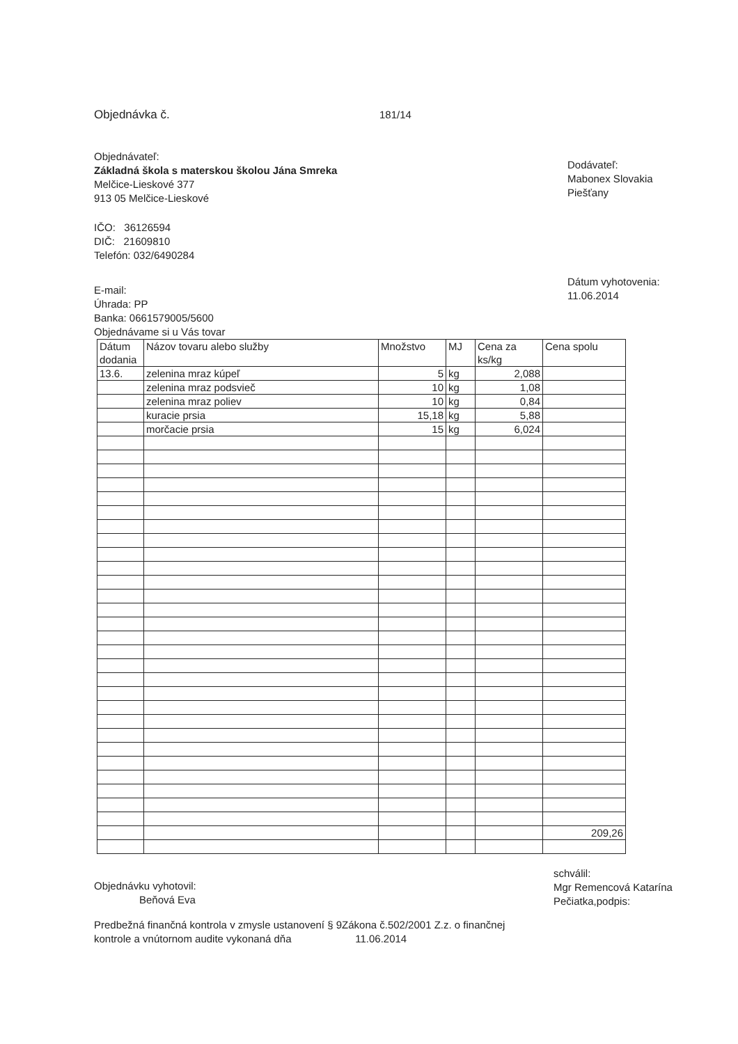Objednávka č. 181/14
Objednávateľ:
Základná škola s materskou školou Jána Smreka
Melčice-Lieskové 377
913 05 Melčice-Lieskové
IČO: 36126594
DIČ: 21609810
Telefón: 032/6490284
Dodávateľ:
Mabonex Slovakia
Piešťany
E-mail:
Úhrada: PP
Banka: 0661579005/5600
Objednávame si u Vás tovar
Dátum vyhotovenia:
11.06.2014
| Dátum dodania | Názov tovaru alebo služby | Množstvo | MJ | Cena za ks/kg | Cena spolu |
| 13.6. | zelenina mraz kúpeľ | 5 | kg | 2,088 | |
| | zelenina mraz podsvieč | 10 | kg | 1,08 | |
| | zelenina mraz poliev | 10 | kg | 0,84 | |
| | kuracie prsia | 15,18 | kg | 5,88 | |
| | morčacie prsia | 15 | kg | 6,024 | |
| | | | | | 209,26 |
Objednávku vyhotovil:
Beňová Eva
schválil:
Mgr Remencová Katarína
Pečiatka,podpis:
Predbežná finančná kontrola v zmysle ustanovení § 9Zákona č.502/2001 Z.z. o finančnej
kontrole a vnútornom audite vykonaná dňa 11.06.2014